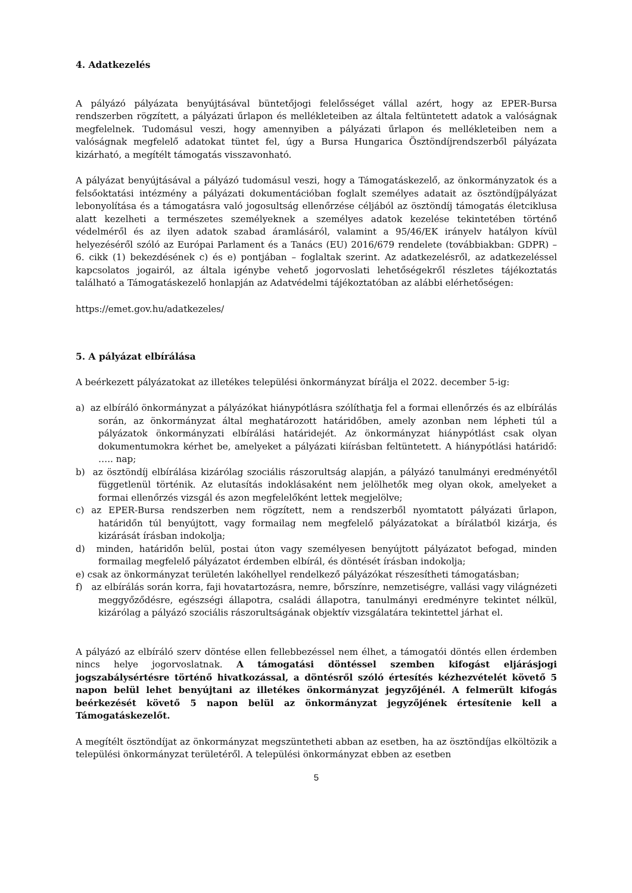4. Adatkezelés
A pályázó pályázata benyújtásával büntetőjogi felelősséget vállal azért, hogy az EPER-Bursa rendszerben rögzített, a pályázati űrlapon és mellékleteiben az általa feltüntetett adatok a valóságnak megfelelnek. Tudomásul veszi, hogy amennyiben a pályázati űrlapon és mellékleteiben nem a valóságnak megfelelő adatokat tüntet fel, úgy a Bursa Hungarica Ösztöndíjrendszerből pályázata kizárható, a megítélt támogatás visszavonható.
A pályázat benyújtásával a pályázó tudomásul veszi, hogy a Támogatáskezelő, az önkormányzatok és a felsőoktatási intézmény a pályázati dokumentációban foglalt személyes adatait az ösztöndíjpályázat lebonyolítása és a támogatásra való jogosultság ellenőrzése céljából az ösztöndíj támogatás életciklusa alatt kezelheti a természetes személyeknek a személyes adatok kezelése tekintetében történő védelméről és az ilyen adatok szabad áramlásáról, valamint a 95/46/EK irányelv hatályon kívül helyezéséről szóló az Európai Parlament és a Tanács (EU) 2016/679 rendelete (továbbiakban: GDPR) – 6. cikk (1) bekezdésének c) és e) pontjában – foglaltak szerint. Az adatkezelésről, az adatkezeléssel kapcsolatos jogairól, az általa igénybe vehető jogorvoslati lehetőségekről részletes tájékoztatás található a Támogatáskezelő honlapján az Adatvédelmi tájékoztatóban az alábbi elérhetőségen:
https://emet.gov.hu/adatkezeles/
5. A pályázat elbírálása
A beérkezett pályázatokat az illetékes települési önkormányzat bírálja el 2022. december 5-ig:
a) az elbíráló önkormányzat a pályázókat hiánypótlásra szólíthatja fel a formai ellenőrzés és az elbírálás során, az önkormányzat által meghatározott határidőben, amely azonban nem lépheti túl a pályázatok önkormányzati elbírálási határidejét. Az önkormányzat hiánypótlást csak olyan dokumentumokra kérhet be, amelyeket a pályázati kiírásban feltüntetett. A hiánypótlási határidő: ….. nap;
b) az ösztöndíj elbírálása kizárólag szociális rászorultság alapján, a pályázó tanulmányi eredményétől függetlenül történik. Az elutasítás indoklásaként nem jelölhetők meg olyan okok, amelyeket a formai ellenőrzés vizsgál és azon megfelelőként lettek megjelölve;
c) az EPER-Bursa rendszerben nem rögzített, nem a rendszerből nyomtatott pályázati űrlapon, határidőn túl benyújtott, vagy formailag nem megfelelő pályázatokat a bírálatból kizárja, és kizárását írásban indokolja;
d) minden, határidőn belül, postai úton vagy személyesen benyújtott pályázatot befogad, minden formailag megfelelő pályázatot érdemben elbírál, és döntését írásban indokolja;
e) csak az önkormányzat területén lakóhellyel rendelkező pályázókat részesítheti támogatásban;
f) az elbírálás során korra, faji hovatartozásra, nemre, bőrszínre, nemzetiségre, vallási vagy világnézeti meggyőződésre, egészségi állapotra, családi állapotra, tanulmányi eredményre tekintet nélkül, kizárólag a pályázó szociális rászorultságának objektív vizsgálatára tekintettel járhat el.
A pályázó az elbíráló szerv döntése ellen fellebbezéssel nem élhet, a támogatói döntés ellen érdemben nincs helye jogorvoslatnak. A támogatási döntéssel szemben kifogást eljárásjogi jogszabálysértésre történő hivatkozással, a döntésről szóló értesítés kézhezvételét követő 5 napon belül lehet benyújtani az illetékes önkormányzat jegyzőjénél. A felmerült kifogás beérkezését követő 5 napon belül az önkormányzat jegyzőjének értesítenie kell a Támogatáskezelőt.
A megítélt ösztöndíjat az önkormányzat megszüntetheti abban az esetben, ha az ösztöndíjas elköltözik a települési önkormányzat területéről. A települési önkormányzat ebben az esetben
5